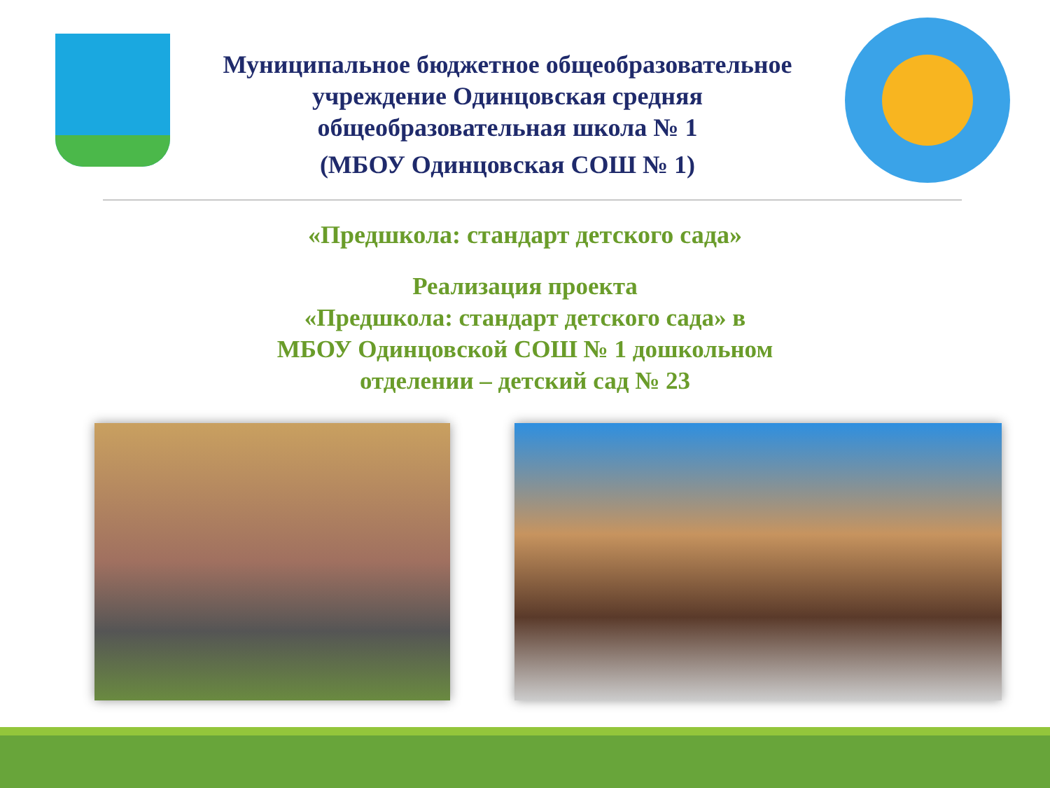Муниципальное бюджетное общеобразовательное
учреждение Одинцовская средняя
общеобразовательная школа № 1
(МБОУ Одинцовская СОШ № 1)
«Предшкола: стандарт детского сада»
Реализация проекта
«Предшкола: стандарт детского сада» в
МБОУ Одинцовской СОШ № 1 дошкольном
отделении – детский сад № 23